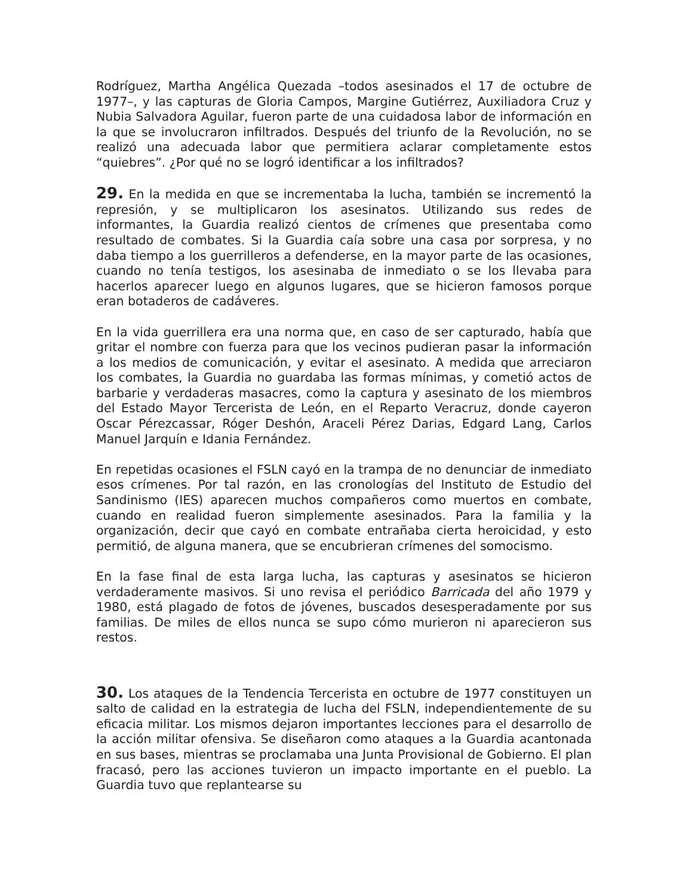Rodríguez, Martha Angélica Quezada –todos asesinados el 17 de octubre de 1977–, y las capturas de Gloria Campos, Margine Gutiérrez, Auxiliadora Cruz y Nubia Salvadora Aguilar, fueron parte de una cuidadosa labor de información en la que se involucraron infiltrados. Después del triunfo de la Revolución, no se realizó una adecuada labor que permitiera aclarar completamente estos “quiebres”. ¿Por qué no se logró identificar a los infiltrados?
29. En la medida en que se incrementaba la lucha, también se incrementó la represión, y se multiplicaron los asesinatos. Utilizando sus redes de informantes, la Guardia realizó cientos de crímenes que presentaba como resultado de combates. Si la Guardia caía sobre una casa por sorpresa, y no daba tiempo a los guerrilleros a defenderse, en la mayor parte de las ocasiones, cuando no tenía testigos, los asesinaba de inmediato o se los llevaba para hacerlos aparecer luego en algunos lugares, que se hicieron famosos porque eran botaderos de cadáveres.
En la vida guerrillera era una norma que, en caso de ser capturado, había que gritar el nombre con fuerza para que los vecinos pudieran pasar la información a los medios de comunicación, y evitar el asesinato. A medida que arreciaron los combates, la Guardia no guardaba las formas mínimas, y cometió actos de barbarie y verdaderas masacres, como la captura y asesinato de los miembros del Estado Mayor Tercerista de León, en el Reparto Veracruz, donde cayeron Oscar Pérezcassar, Róger Deshón, Araceli Pérez Darias, Edgard Lang, Carlos Manuel Jarquín e Idania Fernández.
En repetidas ocasiones el FSLN cayó en la trampa de no denunciar de inmediato esos crímenes. Por tal razón, en las cronologías del Instituto de Estudio del Sandinismo (IES) aparecen muchos compañeros como muertos en combate, cuando en realidad fueron simplemente asesinados. Para la familia y la organización, decir que cayó en combate entrañaba cierta heroicidad, y esto permitió, de alguna manera, que se encubrieran crímenes del somocismo.
En la fase final de esta larga lucha, las capturas y asesinatos se hicieron verdaderamente masivos. Si uno revisa el periódico Barricada del año 1979 y 1980, está plagado de fotos de jóvenes, buscados desesperadamente por sus familias. De miles de ellos nunca se supo cómo murieron ni aparecieron sus restos.
30. Los ataques de la Tendencia Tercerista en octubre de 1977 constituyen un salto de calidad en la estrategia de lucha del FSLN, independientemente de su eficacia militar. Los mismos dejaron importantes lecciones para el desarrollo de la acción militar ofensiva. Se diseñaron como ataques a la Guardia acantonada en sus bases, mientras se proclamaba una Junta Provisional de Gobierno. El plan fracasó, pero las acciones tuvieron un impacto importante en el pueblo. La Guardia tuvo que replantearse su